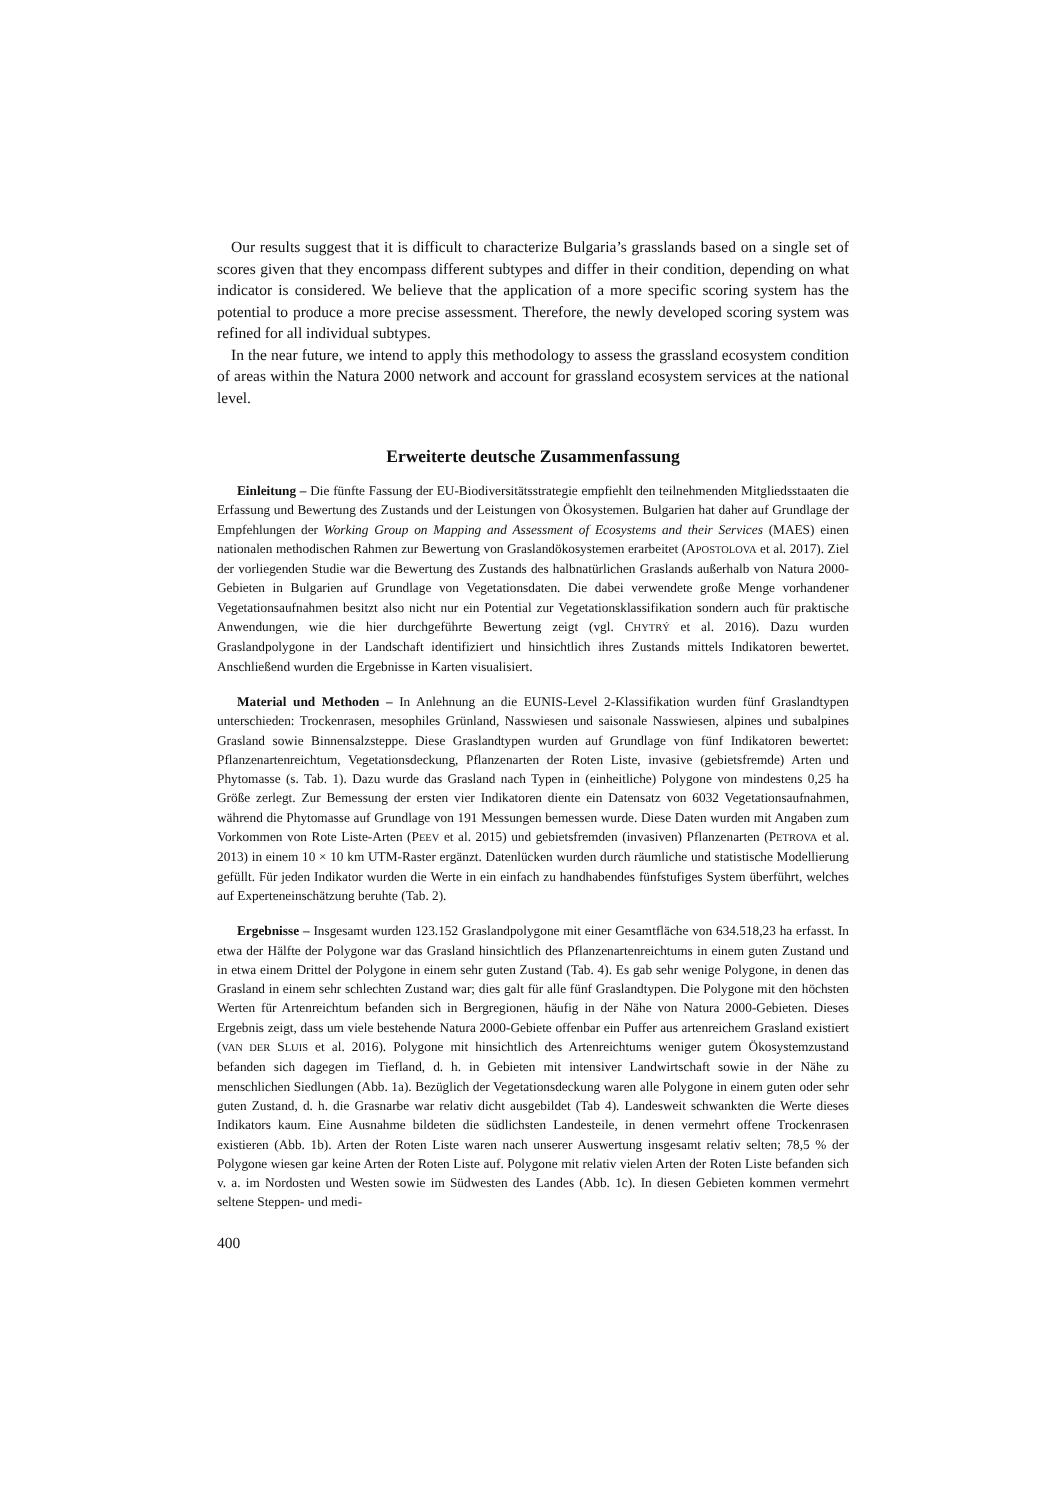Our results suggest that it is difficult to characterize Bulgaria’s grasslands based on a single set of scores given that they encompass different subtypes and differ in their condition, depending on what indicator is considered. We believe that the application of a more specific scoring system has the potential to produce a more precise assessment. Therefore, the newly developed scoring system was refined for all individual subtypes.
In the near future, we intend to apply this methodology to assess the grassland ecosystem condition of areas within the Natura 2000 network and account for grassland ecosystem services at the national level.
Erweiterte deutsche Zusammenfassung
Einleitung – Die fünfte Fassung der EU-Biodiversitätsstrategie empfiehlt den teilnehmenden Mitgliedsstaaten die Erfassung und Bewertung des Zustands und der Leistungen von Ökosystemen. Bulgarien hat daher auf Grundlage der Empfehlungen der Working Group on Mapping and Assessment of Ecosystems and their Services (MAES) einen nationalen methodischen Rahmen zur Bewertung von Graslandökosystemen erarbeitet (APOSTOLOVA et al. 2017). Ziel der vorliegenden Studie war die Bewertung des Zustands des halbnatürlichen Graslands außerhalb von Natura 2000-Gebieten in Bulgarien auf Grundlage von Vegetationsdaten. Die dabei verwendete große Menge vorhandener Vegetationsaufnahmen besitzt also nicht nur ein Potential zur Vegetationsklassifikation sondern auch für praktische Anwendungen, wie die hier durchgeführte Bewertung zeigt (vgl. CHYTRÝ et al. 2016). Dazu wurden Graslandpolygone in der Landschaft identifiziert und hinsichtlich ihres Zustands mittels Indikatoren bewertet. Anschließend wurden die Ergebnisse in Karten visualisiert.
Material und Methoden – In Anlehnung an die EUNIS-Level 2-Klassifikation wurden fünf Graslandtypen unterschieden: Trockenrasen, mesophiles Grünland, Nasswiesen und saisonale Nasswiesen, alpines und subalpines Grasland sowie Binnensalzsteppe. Diese Graslandtypen wurden auf Grundlage von fünf Indikatoren bewertet: Pflanzenartenreichtum, Vegetationsdeckung, Pflanzenarten der Roten Liste, invasive (gebietsfremde) Arten und Phytomasse (s. Tab. 1). Dazu wurde das Grasland nach Typen in (einheitliche) Polygone von mindestens 0,25 ha Größe zerlegt. Zur Bemessung der ersten vier Indikatoren diente ein Datensatz von 6032 Vegetationsaufnahmen, während die Phytomasse auf Grundlage von 191 Messungen bemessen wurde. Diese Daten wurden mit Angaben zum Vorkommen von Rote Liste-Arten (PEEV et al. 2015) und gebietsfremden (invasiven) Pflanzenarten (PETROVA et al. 2013) in einem 10 × 10 km UTM-Raster ergänzt. Datenlücken wurden durch räumliche und statistische Modellierung gefüllt. Für jeden Indikator wurden die Werte in ein einfach zu handhabendes fünfstufiges System überführt, welches auf Experteneinschätzung beruhte (Tab. 2).
Ergebnisse – Insgesamt wurden 123.152 Graslandpolygone mit einer Gesamtfläche von 634.518,23 ha erfasst. In etwa der Hälfte der Polygone war das Grasland hinsichtlich des Pflanzenartenreichtums in einem guten Zustand und in etwa einem Drittel der Polygone in einem sehr guten Zustand (Tab. 4). Es gab sehr wenige Polygone, in denen das Grasland in einem sehr schlechten Zustand war; dies galt für alle fünf Graslandtypen. Die Polygone mit den höchsten Werten für Artenreichtum befanden sich in Bergregionen, häufig in der Nähe von Natura 2000-Gebieten. Dieses Ergebnis zeigt, dass um viele bestehende Natura 2000-Gebiete offenbar ein Puffer aus artenreichem Grasland existiert (VAN DER SLUIS et al. 2016). Polygone mit hinsichtlich des Artenreichtums weniger gutem Ökosystemzustand befanden sich dagegen im Tiefland, d. h. in Gebieten mit intensiver Landwirtschaft sowie in der Nähe zu menschlichen Siedlungen (Abb. 1a). Bezüglich der Vegetationsdeckung waren alle Polygone in einem guten oder sehr guten Zustand, d. h. die Grasnarbe war relativ dicht ausgebildet (Tab 4). Landesweit schwankten die Werte dieses Indikators kaum. Eine Ausnahme bildeten die südlichsten Landesteile, in denen vermehrt offene Trockenrasen existieren (Abb. 1b). Arten der Roten Liste waren nach unserer Auswertung insgesamt relativ selten; 78,5 % der Polygone wiesen gar keine Arten der Roten Liste auf. Polygone mit relativ vielen Arten der Roten Liste befanden sich v. a. im Nordosten und Westen sowie im Südwesten des Landes (Abb. 1c). In diesen Gebieten kommen vermehrt seltene Steppen- und medi-
400